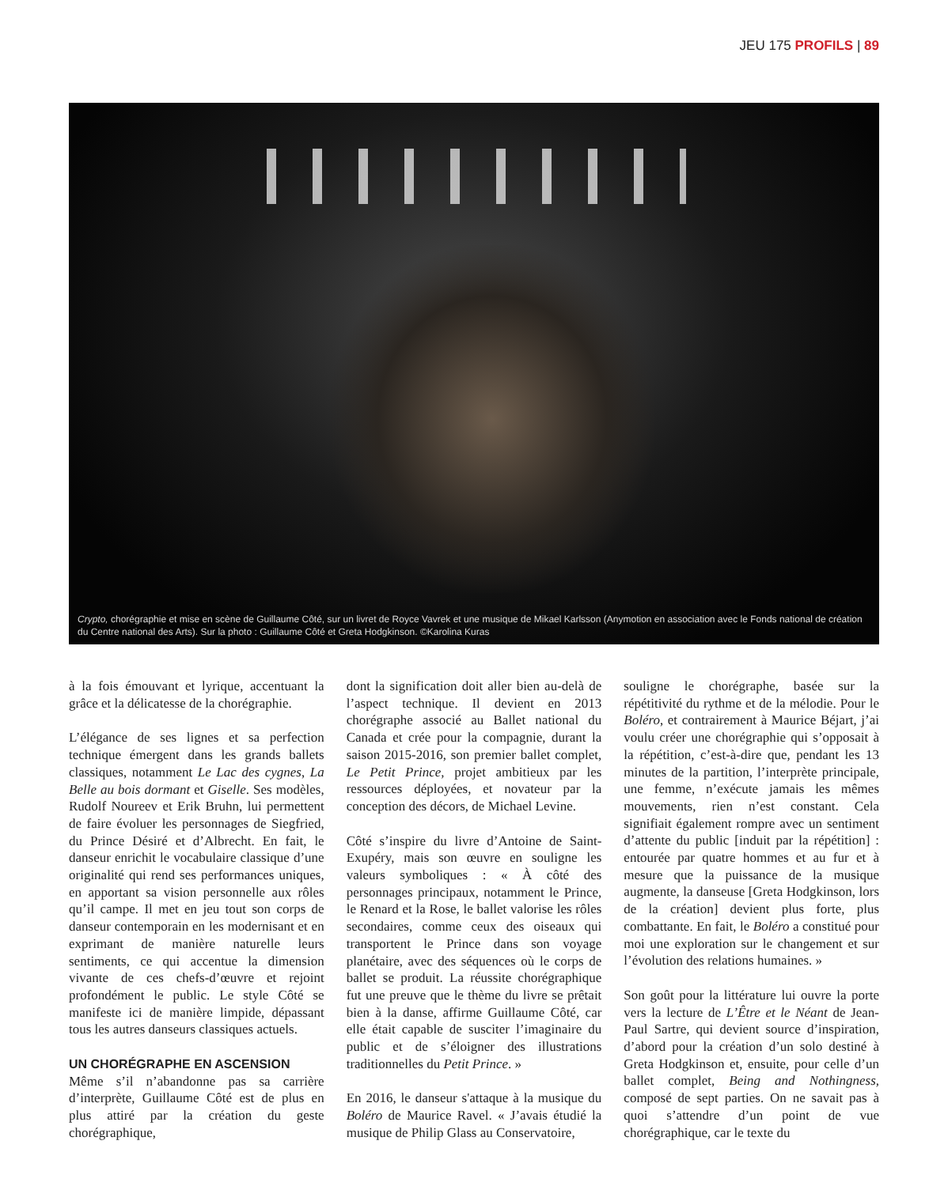JEU 175 PROFILS | 89
Crypto, chorégraphie et mise en scène de Guillaume Côté, sur un livret de Royce Vavrek et une musique de Mikael Karlsson (Anymotion en association avec le Fonds national de création du Centre national des Arts). Sur la photo : Guillaume Côté et Greta Hodgkinson. ©Karolina Kuras
à la fois émouvant et lyrique, accentuant la grâce et la délicatesse de la chorégraphie.
L’élégance de ses lignes et sa perfection technique émergent dans les grands ballets classiques, notamment Le Lac des cygnes, La Belle au bois dormant et Giselle. Ses modèles, Rudolf Noureev et Erik Bruhn, lui permettent de faire évoluer les personnages de Siegfried, du Prince Désiré et d’Albrecht. En fait, le danseur enrichit le vocabulaire classique d’une originalité qui rend ses performances uniques, en apportant sa vision personnelle aux rôles qu’il campe. Il met en jeu tout son corps de danseur contemporain en les modernisant et en exprimant de manière naturelle leurs sentiments, ce qui accentue la dimension vivante de ces chefs-d’œuvre et rejoint profondément le public. Le style Côté se manifeste ici de manière limpide, dépassant tous les autres danseurs classiques actuels.
UN CHORÉGRAPHE EN ASCENSION
Même s’il n’abandonne pas sa carrière d’interprète, Guillaume Côté est de plus en plus attiré par la création du geste chorégraphique,
dont la signification doit aller bien au-delà de l’aspect technique. Il devient en 2013 chorégraphe associé au Ballet national du Canada et crée pour la compagnie, durant la saison 2015-2016, son premier ballet complet, Le Petit Prince, projet ambitieux par les ressources déployées, et novateur par la conception des décors, de Michael Levine.
Côté s’inspire du livre d’Antoine de Saint-Exupéry, mais son œuvre en souligne les valeurs symboliques : « À côté des personnages principaux, notamment le Prince, le Renard et la Rose, le ballet valorise les rôles secondaires, comme ceux des oiseaux qui transportent le Prince dans son voyage planétaire, avec des séquences où le corps de ballet se produit. La réussite chorégraphique fut une preuve que le thème du livre se prêtait bien à la danse, affirme Guillaume Côté, car elle était capable de susciter l’imaginaire du public et de s’éloigner des illustrations traditionnelles du Petit Prince. »
En 2016, le danseur s'attaque à la musique du Boléro de Maurice Ravel. « J’avais étudié la musique de Philip Glass au Conservatoire,
souligne le chorégraphe, basée sur la répétitivité du rythme et de la mélodie. Pour le Boléro, et contrairement à Maurice Béjart, j’ai voulu créer une chorégraphie qui s’opposait à la répétition, c’est-à-dire que, pendant les 13 minutes de la partition, l’interprète principale, une femme, n’exécute jamais les mêmes mouvements, rien n’est constant. Cela signifiait également rompre avec un sentiment d’attente du public [induit par la répétition] : entourée par quatre hommes et au fur et à mesure que la puissance de la musique augmente, la danseuse [Greta Hodgkinson, lors de la création] devient plus forte, plus combattante. En fait, le Boléro a constitué pour moi une exploration sur le changement et sur l’évolution des relations humaines. »
Son goût pour la littérature lui ouvre la porte vers la lecture de L’Être et le Néant de Jean-Paul Sartre, qui devient source d’inspiration, d’abord pour la création d’un solo destiné à Greta Hodgkinson et, ensuite, pour celle d’un ballet complet, Being and Nothingness, composé de sept parties. On ne savait pas à quoi s’attendre d’un point de vue chorégraphique, car le texte du